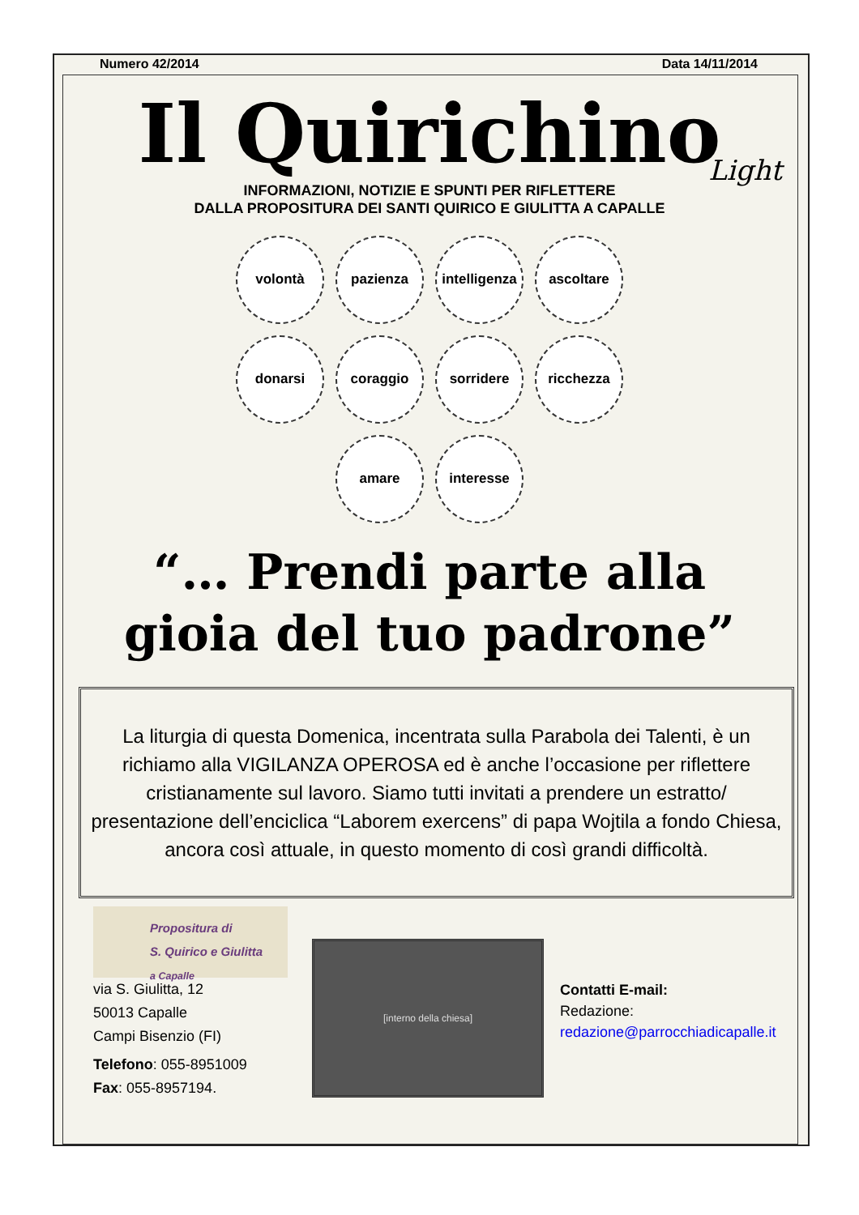Numero 42/2014 Data 14/11/2014
Il Quirichino
Light
INFORMAZIONI, NOTIZIE E SPUNTI PER RIFLETTERE
DALLA PROPOSITURA DEI SANTI QUIRICO E GIULITTA A CAPALLE
volontà
pazienza
intelligenza
ascoltare
donarsi
coraggio
sorridere
ricchezza
amare
interesse
“… Prendi parte alla
gioia del tuo padrone”
La liturgia di questa Domenica, incentrata sulla Parabola dei Talenti, è un richiamo alla VIGILANZA OPEROSA ed è anche l’occasione per riflettere cristianamente sul lavoro. Siamo tutti invitati a prendere un estratto/ presentazione dell’enciclica “Laborem exercens” di papa Wojtila a fondo Chiesa, ancora così attuale, in questo momento di così grandi difficoltà.
Propositura di
S. Quirico e Giulitta
a Capalle
via S. Giulitta, 12
50013 Capalle
Campi Bisenzio (FI)
Telefono: 055-8951009
Fax: 055-8957194.
[interno della chiesa]
Contatti E-mail:
Redazione:
redazione@parrocchiadicapalle.it